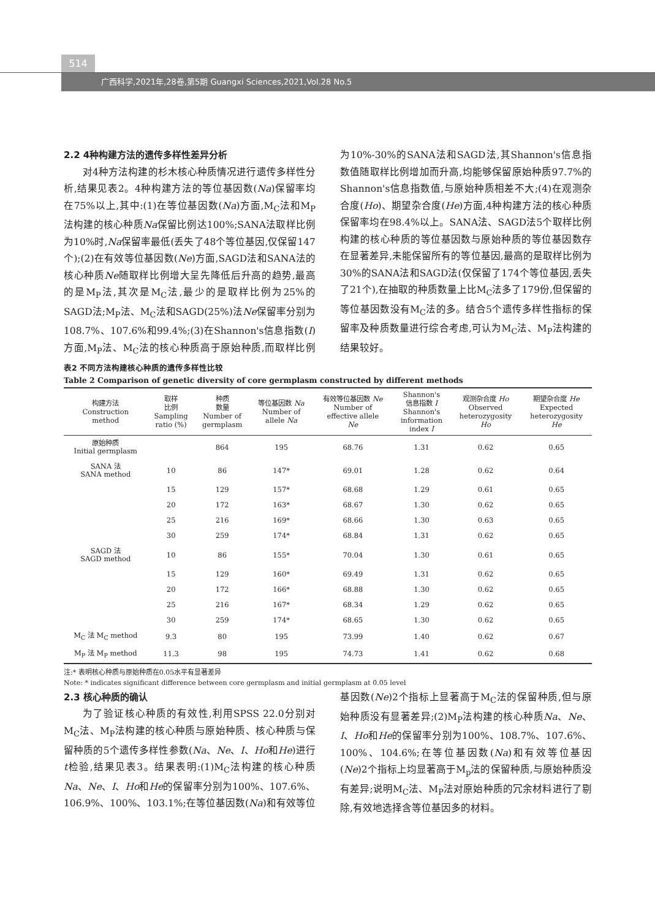514
广西科学,2021年,28卷,第5期 Guangxi Sciences,2021,Vol.28 No.5
2.2 4种构建方法的遗传多样性差异分析
对4种方法构建的杉木核心种质情况进行遗传多样性分析,结果见表2。4种构建方法的等位基因数(Na)保留率均在75%以上,其中:(1)在等位基因数(Na)方面,M<sub>C</sub>法和M<sub>P</sub>法构建的核心种质Na保留比例达100%;SANA法取样比例为10%时,Na保留率最低(丢失了48个等位基因,仅保留147个);(2)在有效等位基因数(Ne)方面,SAGD法和SANA法的核心种质Ne随取样比例增大呈先降低后升高的趋势,最高的是M<sub>P</sub>法,其次是M<sub>C</sub>法,最少的是取样比例为25%的SAGD法;M<sub>P</sub>法、M<sub>C</sub>法和SAGD(25%)法Ne保留率分别为108.7%、107.6%和99.4%;(3)在Shannon's信息指数(I)方面,M<sub>P</sub>法、M<sub>C</sub>法的核心种质高于原始种质,而取样比例为10%-30%的SANA法和SAGD法,其Shannon's信息指数值随取样比例增加而升高,均能够保留原始种质97.7%的Shannon's信息指数值,与原始种质相差不大;(4)在观测杂合度(Ho)、期望杂合度(He)方面,4种构建方法的核心种质保留率均在98.4%以上。SANA法、SAGD法5个取样比例构建的核心种质的等位基因数与原始种质的等位基因数存在显著差异,未能保留所有的等位基因,最高的是取样比例为30%的SANA法和SAGD法(仅保留了174个等位基因,丢失了21个),在抽取的种质数量上比M<sub>C</sub>法多了179份,但保留的等位基因数没有M<sub>C</sub>法的多。结合5个遗传多样性指标的保留率及种质数量进行综合考虑,可认为M<sub>C</sub>法、M<sub>P</sub>法构建的结果较好。
表2 不同方法构建核心种质的遗传多样性比较
Table 2 Comparison of genetic diversity of core germplasm constructed by different methods
| 构建方法 Construction method | 取样 比例 Sampling ratio (%) | 种质 数量 Number of germplasm | 等位基因数 Na Number of allele Na | 有效等位基因数 Ne Number of effective allele Ne | Shannon's 信息指数 I Shannon's information index I | 观测杂合度 Ho Observed heterozygosity Ho | 期望杂合度 He Expected heterozygosity He |
| --- | --- | --- | --- | --- | --- | --- | --- |
| 原始种质 Initial germplasm | | 864 | 195 | 68.76 | 1.31 | 0.62 | 0.65 |
| SANA 法 SANA method | 10 | 86 | 147* | 69.01 | 1.28 | 0.62 | 0.64 |
| | 15 | 129 | 157* | 68.68 | 1.29 | 0.61 | 0.65 |
| | 20 | 172 | 163* | 68.67 | 1.30 | 0.62 | 0.65 |
| | 25 | 216 | 169* | 68.66 | 1.30 | 0.63 | 0.65 |
| | 30 | 259 | 174* | 68.84 | 1.31 | 0.62 | 0.65 |
| SAGD 法 SAGD method | 10 | 86 | 155* | 70.04 | 1.30 | 0.61 | 0.65 |
| | 15 | 129 | 160* | 69.49 | 1.31 | 0.62 | 0.65 |
| | 20 | 172 | 166* | 68.88 | 1.30 | 0.62 | 0.65 |
| | 25 | 216 | 167* | 68.34 | 1.29 | 0.62 | 0.65 |
| | 30 | 259 | 174* | 68.65 | 1.30 | 0.62 | 0.65 |
| M<sub>C</sub> 法 M<sub>C</sub> method | 9.3 | 80 | 195 | 73.99 | 1.40 | 0.62 | 0.67 |
| M<sub>P</sub> 法 M<sub>P</sub> method | 11.3 | 98 | 195 | 74.73 | 1.41 | 0.62 | 0.68 |
注:* 表明核心种质与原始种质在0.05水平有显著差异
Note: * indicates significant difference between core germplasm and initial germplasm at 0.05 level
2.3 核心种质的确认
为了验证核心种质的有效性,利用SPSS 22.0分别对M<sub>C</sub>法、M<sub>P</sub>法构建的核心种质与原始种质、核心种质与保留种质的5个遗传多样性参数(Na、Ne、I、Ho和He)进行t检验,结果见表3。结果表明:(1)M<sub>C</sub>法构建的核心种质Na、Ne、I、Ho和He的保留率分别为100%、107.6%、106.9%、100%、103.1%;在等位基因数(Na)和有效等位基因数(Ne)2个指标上显著高于M<sub>C</sub>法的保留种质,但与原始种质没有显著差异;(2)M<sub>P</sub>法构建的核心种质Na、Ne、I、Ho和He的保留率分别为100%、108.7%、107.6%、100%、104.6%;在等位基因数(Na)和有效等位基因(Ne)2个指标上均显著高于M<sub>p</sub>法的保留种质,与原始种质没有差异;说明M<sub>C</sub>法、M<sub>P</sub>法对原始种质的冗余材料进行了剔除,有效地选择含等位基因多的材料。